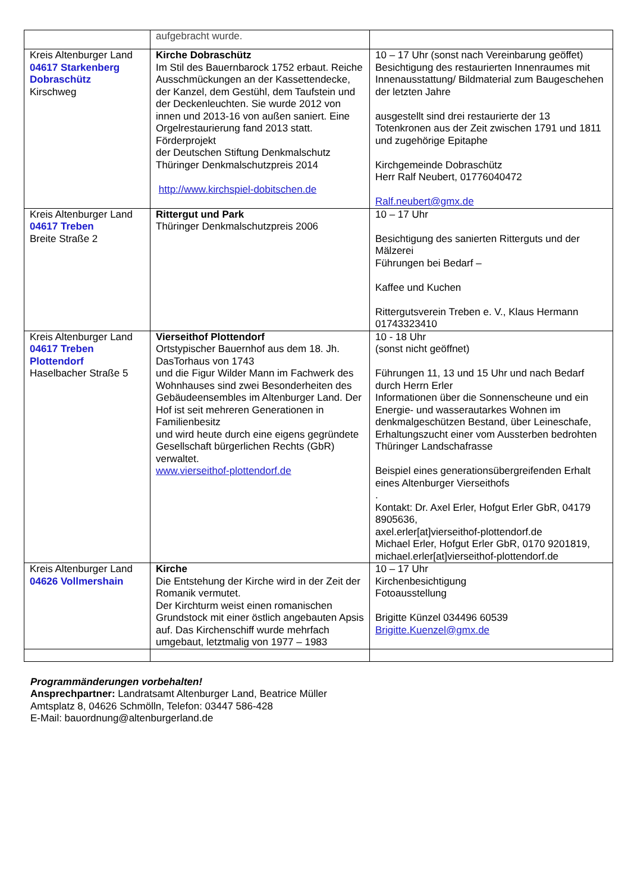| | aufgebracht wurde. | |
| Kreis Altenburger Land 04617 Starkenberg Dobraschütz Kirschweg | Kirche Dobraschütz Im Stil des Bauernbarock 1752 erbaut. Reiche Ausschmückungen an der Kassettendecke, der Kanzel, dem Gestühl, dem Taufstein und der Deckenleuchten. Sie wurde 2012 von innen und 2013-16 von außen saniert. Eine Orgelrestaurierung fand 2013 statt. Förderprojekt der Deutschen Stiftung Denkmalschutz Thüringer Denkmalschutzpreis 2014 http://www.kirchspiel-dobitschen.de | 10 – 17 Uhr (sonst nach Vereinbarung geöffet) Besichtigung des restaurierten Innenraumes mit Innenausstattung/ Bildmaterial zum Baugeschehen der letzten Jahre ausgestellt sind drei restaurierte der 13 Totenkronen aus der Zeit zwischen 1791 und 1811 und zugehörige Epitaphe Kirchgemeinde Dobraschütz Herr Ralf Neubert, 01776040472 Ralf.neubert@gmx.de |
| Kreis Altenburger Land 04617 Treben Breite Straße 2 | Rittergut und Park Thüringer Denkmalschutzpreis 2006 | 10 – 17 Uhr Besichtigung des sanierten Ritterguts und der Mälzerei Führungen bei Bedarf – Kaffee und Kuchen Rittergutsverein Treben e. V., Klaus Hermann 01743323410 |
| Kreis Altenburger Land 04617 Treben Plottendorf Haselbacher Straße 5 | Vierseithof Plottendorf Ortstypischer Bauernhof aus dem 18. Jh. DasTorhaus von 1743 und die Figur Wilder Mann im Fachwerk des Wohnhauses sind zwei Besonderheiten des Gebäudeensembles im Altenburger Land. Der Hof ist seit mehreren Generationen in Familienbesitz und wird heute durch eine eigens gegründete Gesellschaft bürgerlichen Rechts (GbR) verwaltet. www.vierseithof-plottendorf.de | 10 - 18 Uhr (sonst nicht geöffnet) Führungen 11, 13 und 15 Uhr und nach Bedarf durch Herrn Erler Informationen über die Sonnenscheune und ein Energie- und wasserautarkes Wohnen im denkmalgeschützen Bestand, über Leineschafe, Erhaltungszucht einer vom Aussterben bedrohten Thüringer Landschafrasse Beispiel eines generationsübergreifenden Erhalt eines Altenburger Vierseithofs . Kontakt: Dr. Axel Erler, Hofgut Erler GbR, 04179 8905636, axel.erler[at]vierseithof-plottendorf.de Michael Erler, Hofgut Erler GbR, 0170 9201819, michael.erler[at]vierseithof-plottendorf.de |
| Kreis Altenburger Land 04626 Vollmershain | Kirche Die Entstehung der Kirche wird in der Zeit der Romanik vermutet. Der Kirchturm weist einen romanischen Grundstock mit einer östlich angebauten Apsis auf. Das Kirchenschiff wurde mehrfach umgebaut, letztmalig von 1977 – 1983 | 10 – 17 Uhr Kirchenbesichtigung Fotoausstellung Brigitte Künzel 034496 60539 Brigitte.Kuenzel@gmx.de |
Programmänderungen vorbehalten!
Ansprechpartner: Landratsamt Altenburger Land, Beatrice Müller
Amtsplatz 8, 04626 Schmölln, Telefon: 03447 586-428
E-Mail: bauordnung@altenburgerland.de